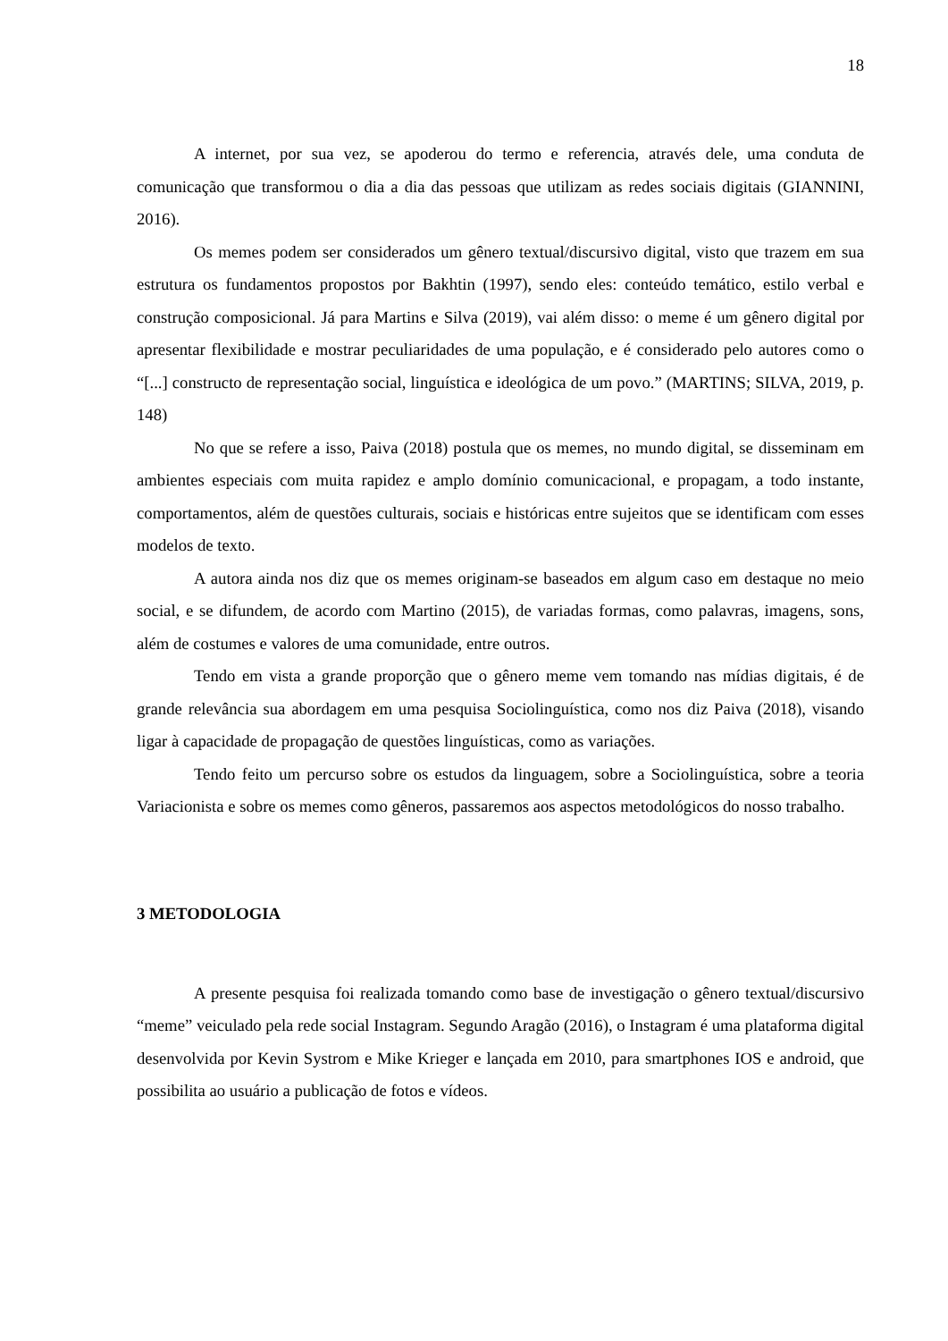18
A internet, por sua vez, se apoderou do termo e referencia, através dele, uma conduta de comunicação que transformou o dia a dia das pessoas que utilizam as redes sociais digitais (GIANNINI, 2016).
Os memes podem ser considerados um gênero textual/discursivo digital, visto que trazem em sua estrutura os fundamentos propostos por Bakhtin (1997), sendo eles: conteúdo temático, estilo verbal e construção composicional. Já para Martins e Silva (2019), vai além disso: o meme é um gênero digital por apresentar flexibilidade e mostrar peculiaridades de uma população, e é considerado pelo autores como o “[...] constructo de representação social, linguística e ideológica de um povo.” (MARTINS; SILVA, 2019, p. 148)
No que se refere a isso, Paiva (2018) postula que os memes, no mundo digital, se disseminam em ambientes especiais com muita rapidez e amplo domínio comunicacional, e propagam, a todo instante, comportamentos, além de questões culturais, sociais e históricas entre sujeitos que se identificam com esses modelos de texto.
A autora ainda nos diz que os memes originam-se baseados em algum caso em destaque no meio social, e se difundem, de acordo com Martino (2015), de variadas formas, como palavras, imagens, sons, além de costumes e valores de uma comunidade, entre outros.
Tendo em vista a grande proporção que o gênero meme vem tomando nas mídias digitais, é de grande relevância sua abordagem em uma pesquisa Sociolinguística, como nos diz Paiva (2018), visando ligar à capacidade de propagação de questões linguísticas, como as variações.
Tendo feito um percurso sobre os estudos da linguagem, sobre a Sociolinguística, sobre a teoria Variacionista e sobre os memes como gêneros, passaremos aos aspectos metodológicos do nosso trabalho.
3 METODOLOGIA
A presente pesquisa foi realizada tomando como base de investigação o gênero textual/discursivo “meme” veiculado pela rede social Instagram. Segundo Aragão (2016), o Instagram é uma plataforma digital desenvolvida por Kevin Systrom e Mike Krieger e lançada em 2010, para smartphones IOS e android, que possibilita ao usuário a publicação de fotos e vídeos.